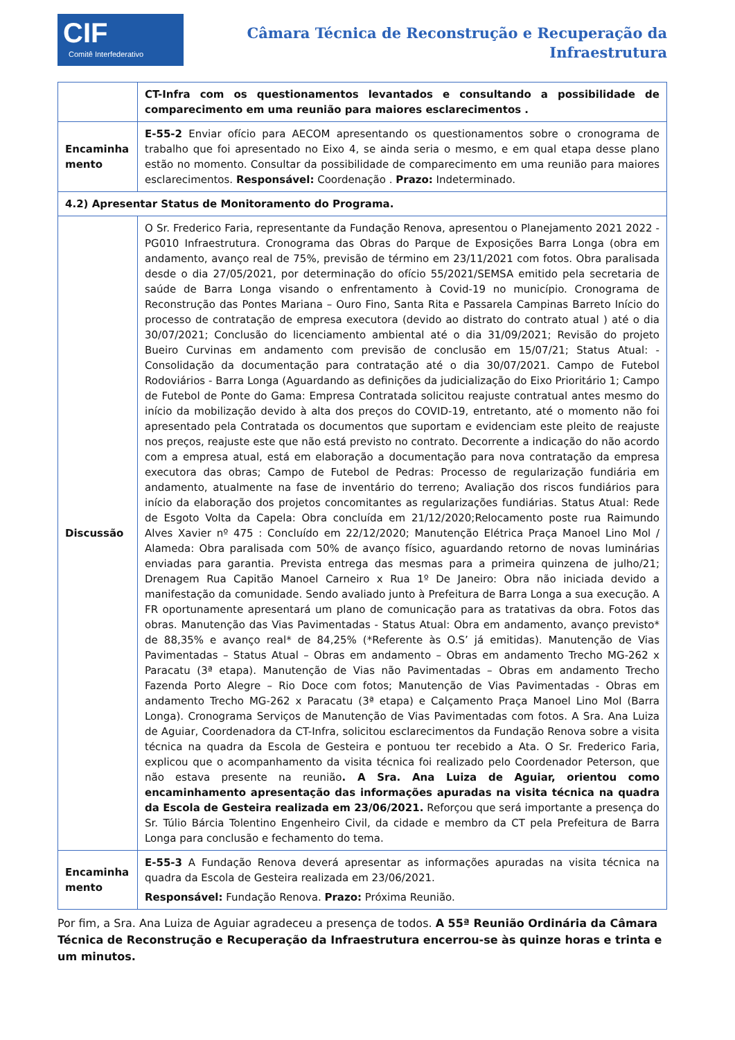CIF
Comitê Interfederativo
Câmara Técnica de Reconstrução e Recuperação da
Infraestrutura
| | CT-Infra com os questionamentos levantados e consultando a possibilidade de comparecimento em uma reunião para maiores esclarecimentos . |
| Encaminha mento | E-55-2 Enviar ofício para AECOM apresentando os questionamentos sobre o cronograma de trabalho que foi apresentado no Eixo 4, se ainda seria o mesmo, e em qual etapa desse plano estão no momento. Consultar da possibilidade de comparecimento em uma reunião para maiores esclarecimentos. Responsável: Coordenação . Prazo: Indeterminado. |
| 4.2) Apresentar Status de Monitoramento do Programa. | |
| Discussão | O Sr. Frederico Faria, representante da Fundação Renova, apresentou o Planejamento 2021 2022 - PG010 Infraestrutura. Cronograma das Obras do Parque de Exposições Barra Longa (obra em andamento, avanço real de 75%, previsão de término em 23/11/2021 com fotos. Obra paralisada desde o dia 27/05/2021, por determinação do ofício 55/2021/SEMSA emitido pela secretaria de saúde de Barra Longa visando o enfrentamento à Covid-19 no município. Cronograma de Reconstrução das Pontes Mariana – Ouro Fino, Santa Rita e Passarela Campinas Barreto Início do processo de contratação de empresa executora (devido ao distrato do contrato atual ) até o dia 30/07/2021; Conclusão do licenciamento ambiental até o dia 31/09/2021; Revisão do projeto Bueiro Curvinas em andamento com previsão de conclusão em 15/07/21; Status Atual: - Consolidação da documentação para contratação até o dia 30/07/2021. Campo de Futebol Rodoviários - Barra Longa (Aguardando as definições da judicialização do Eixo Prioritário 1; Campo de Futebol de Ponte do Gama: Empresa Contratada solicitou reajuste contratual antes mesmo do início da mobilização devido à alta dos preços do COVID-19, entretanto, até o momento não foi apresentado pela Contratada os documentos que suportam e evidenciam este pleito de reajuste nos preços, reajuste este que não está previsto no contrato. Decorrente a indicação do não acordo com a empresa atual, está em elaboração a documentação para nova contratação da empresa executora das obras; Campo de Futebol de Pedras: Processo de regularização fundiária em andamento, atualmente na fase de inventário do terreno; Avaliação dos riscos fundiários para início da elaboração dos projetos concomitantes as regularizações fundiárias. Status Atual: Rede de Esgoto Volta da Capela: Obra concluída em 21/12/2020;Relocamento poste rua Raimundo Alves Xavier nº 475 : Concluído em 22/12/2020; Manutenção Elétrica Praça Manoel Lino Mol / Alameda: Obra paralisada com 50% de avanço físico, aguardando retorno de novas luminárias enviadas para garantia. Prevista entrega das mesmas para a primeira quinzena de julho/21; Drenagem Rua Capitão Manoel Carneiro x Rua 1º De Janeiro: Obra não iniciada devido a manifestação da comunidade. Sendo avaliado junto à Prefeitura de Barra Longa a sua execução. A FR oportunamente apresentará um plano de comunicação para as tratativas da obra. Fotos das obras. Manutenção das Vias Pavimentadas - Status Atual: Obra em andamento, avanço previsto* de 88,35% e avanço real* de 84,25% (*Referente às O.S’ já emitidas). Manutenção de Vias Pavimentadas – Status Atual – Obras em andamento – Obras em andamento Trecho MG-262 x Paracatu (3ª etapa). Manutenção de Vias não Pavimentadas – Obras em andamento Trecho Fazenda Porto Alegre – Rio Doce com fotos; Manutenção de Vias Pavimentadas - Obras em andamento Trecho MG-262 x Paracatu (3ª etapa) e Calçamento Praça Manoel Lino Mol (Barra Longa). Cronograma Serviços de Manutenção de Vias Pavimentadas com fotos. A Sra. Ana Luiza de Aguiar, Coordenadora da CT-Infra, solicitou esclarecimentos da Fundação Renova sobre a visita técnica na quadra da Escola de Gesteira e pontuou ter recebido a Ata. O Sr. Frederico Faria, explicou que o acompanhamento da visita técnica foi realizado pelo Coordenador Peterson, que não estava presente na reunião . A Sra. Ana Luiza de Aguiar, orientou como encaminhamento apresentação das informações apuradas na visita técnica na quadra da Escola de Gesteira realizada em 23/06/2021. Reforçou que será importante a presença do Sr. Túlio Bárcia Tolentino Engenheiro Civil, da cidade e membro da CT pela Prefeitura de Barra Longa para conclusão e fechamento do tema. |
| Encaminha mento | E-55-3 A Fundação Renova deverá apresentar as informações apuradas na visita técnica na quadra da Escola de Gesteira realizada em 23/06/2021. Responsável: Fundação Renova. Prazo: Próxima Reunião. |
Por fim, a Sra. Ana Luiza de Aguiar agradeceu a presença de todos. A 55ª Reunião Ordinária da Câmara Técnica de Reconstrução e Recuperação da Infraestrutura encerrou-se às quinze horas e trinta e um minutos.